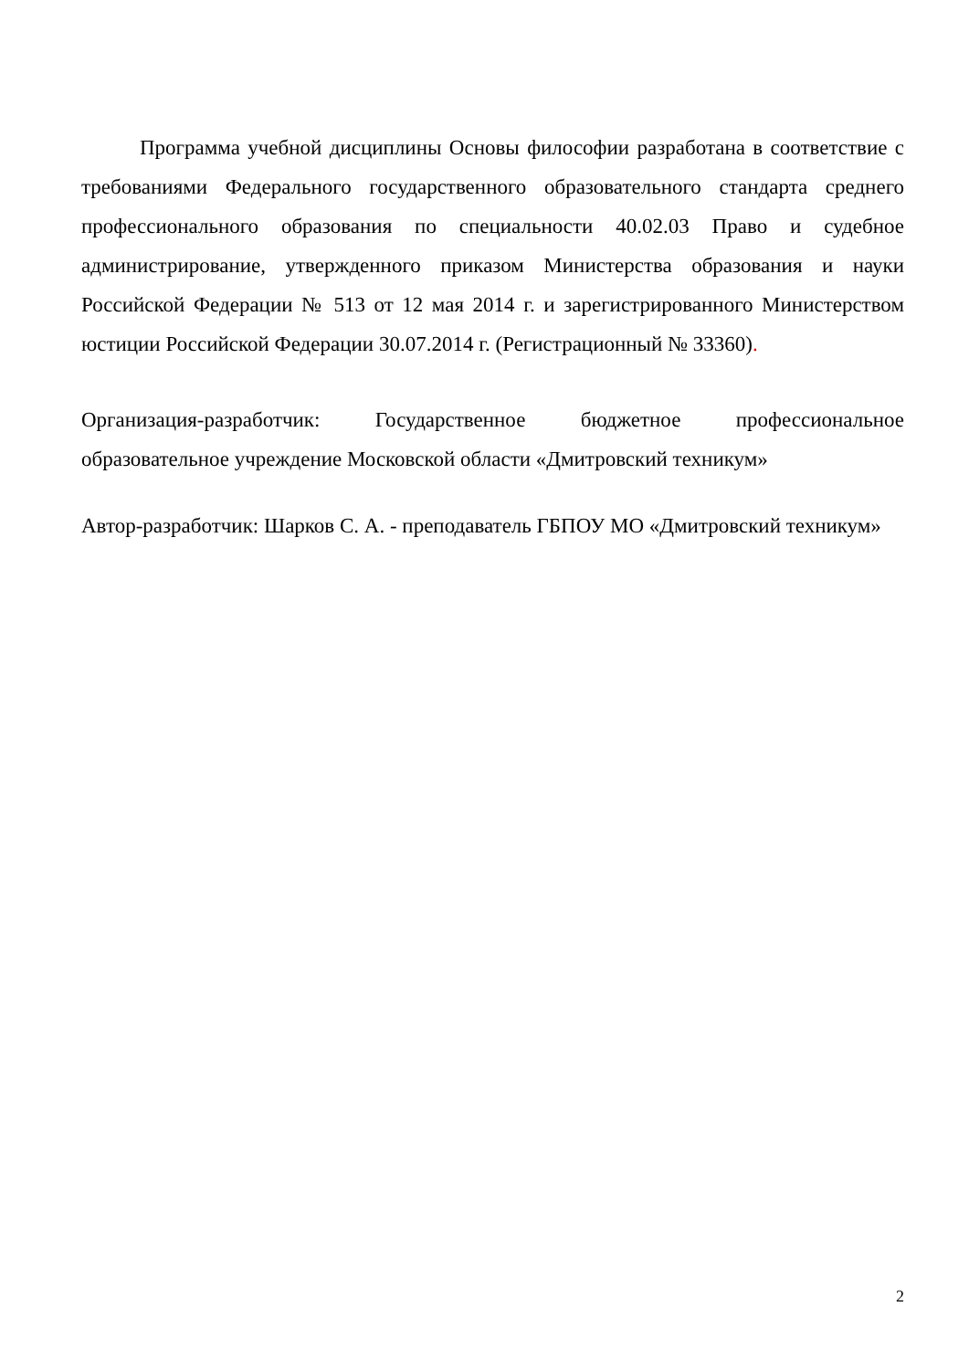Программа учебной дисциплины Основы философии разработана в соответствие с требованиями Федерального государственного образовательного стандарта среднего профессионального образования по специальности 40.02.03 Право и судебное администрирование, утвержденного приказом Министерства образования и науки Российской Федерации № 513 от 12 мая 2014 г. и зарегистрированного Министерством юстиции Российской Федерации 30.07.2014 г. (Регистрационный № 33360).
Организация-разработчик: Государственное бюджетное профессиональное образовательное учреждение Московской области «Дмитровский техникум»
Автор-разработчик: Шарков С. А. - преподаватель ГБПОУ МО «Дмитровский техникум»
2